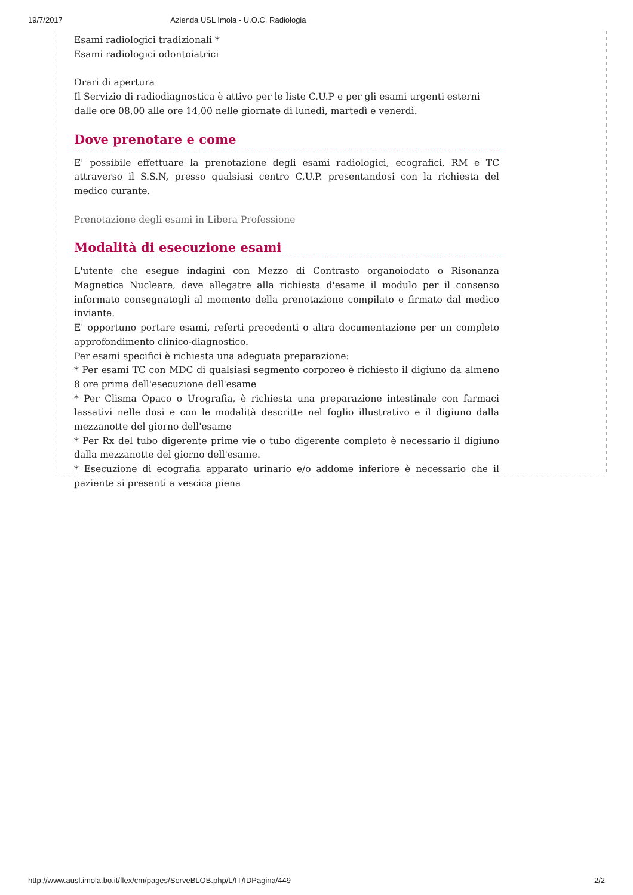19/7/2017 Azienda USL Imola - U.O.C. Radiologia
Esami radiologici tradizionali *
Esami radiologici odontoiatrici
Orari di apertura
Il Servizio di radiodiagnostica è attivo per le liste C.U.P e per gli esami urgenti esterni
dalle ore 08,00 alle ore 14,00 nelle giornate di lunedì, martedì e venerdì.
Dove prenotare e come
E' possibile effettuare la prenotazione degli esami radiologici, ecografici, RM e TC attraverso il S.S.N, presso qualsiasi centro C.U.P. presentandosi con la richiesta del medico curante.
Prenotazione degli esami in Libera Professione
Modalità di esecuzione esami
L'utente che esegue indagini con Mezzo di Contrasto organoiodato o Risonanza Magnetica Nucleare, deve allegatre alla richiesta d'esame il modulo per il consenso informato consegnatogli al momento della prenotazione compilato e firmato dal medico inviante.
E' opportuno portare esami, referti precedenti o altra documentazione per un completo approfondimento clinico-diagnostico.
Per esami specifici è richiesta una adeguata preparazione:
* Per esami TC con MDC di qualsiasi segmento corporeo è richiesto il digiuno da almeno 8 ore prima dell'esecuzione dell'esame
* Per Clisma Opaco o Urografia, è richiesta una preparazione intestinale con farmaci lassativi nelle dosi e con le modalità descritte nel foglio illustrativo e il digiuno dalla mezzanotte del giorno dell'esame
* Per Rx del tubo digerente prime vie o tubo digerente completo è necessario il digiuno dalla mezzanotte del giorno dell'esame.
* Esecuzione di ecografia apparato urinario e/o addome inferiore è necessario che il paziente si presenti a vescica piena
http://www.ausl.imola.bo.it/flex/cm/pages/ServeBLOB.php/L/IT/IDPagina/449 2/2